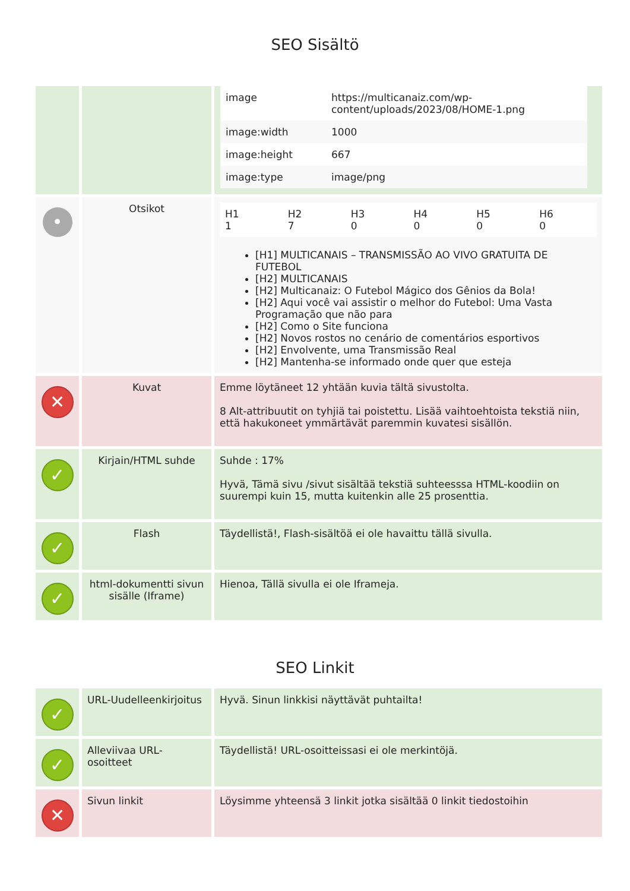SEO Sisältö
| | | / image / https://multicanaiz.com/wp-content/uploads/2023/08/HOME-1.png / / image:width / 1000 / / image:height / 667 / / image:type / image/png / |
| • | Otsikot | / H1 1 / H2 7 / H3 0 / H4 0 / H5 0 / H6 0 / [H1] MULTICANAIS – TRANSMISSÃO AO VIVO GRATUITA DE FUTEBOL [H2] MULTICANAIS [H2] Multicanaiz: O Futebol Mágico dos Gênios da Bola! [H2] Aqui você vai assistir o melhor do Futebol: Uma Vasta Programação que não para [H2] Como o Site funciona [H2] Novos rostos no cenário de comentários esportivos [H2] Envolvente, uma Transmissão Real [H2] Mantenha-se informado onde quer que esteja |
| ✕ | Kuvat | Emme löytäneet 12 yhtään kuvia tältä sivustolta. 8 Alt-attribuutit on tyhjiä tai poistettu. Lisää vaihtoehtoista tekstiä niin, että hakukoneet ymmärtävät paremmin kuvatesi sisällön. |
| ✓ | Kirjain/HTML suhde | Suhde : 17% Hyvä, Tämä sivu /sivut sisältää tekstiä suhteesssa HTML-koodiin on suurempi kuin 15, mutta kuitenkin alle 25 prosenttia. |
| ✓ | Flash | Täydellistä!, Flash-sisältöä ei ole havaittu tällä sivulla. |
| ✓ | html-dokumentti sivun sisälle (Iframe) | Hienoa, Tällä sivulla ei ole Iframeja. |
SEO Linkit
| ✓ | URL-Uudelleenkirjoitus | Hyvä. Sinun linkkisi näyttävät puhtailta! |
| ✓ | Alleviivaa URL-osoitteet | Täydellistä! URL-osoitteissasi ei ole merkintöjä. |
| ✕ | Sivun linkit | Löysimme yhteensä 3 linkit jotka sisältää 0 linkit tiedostoihin |